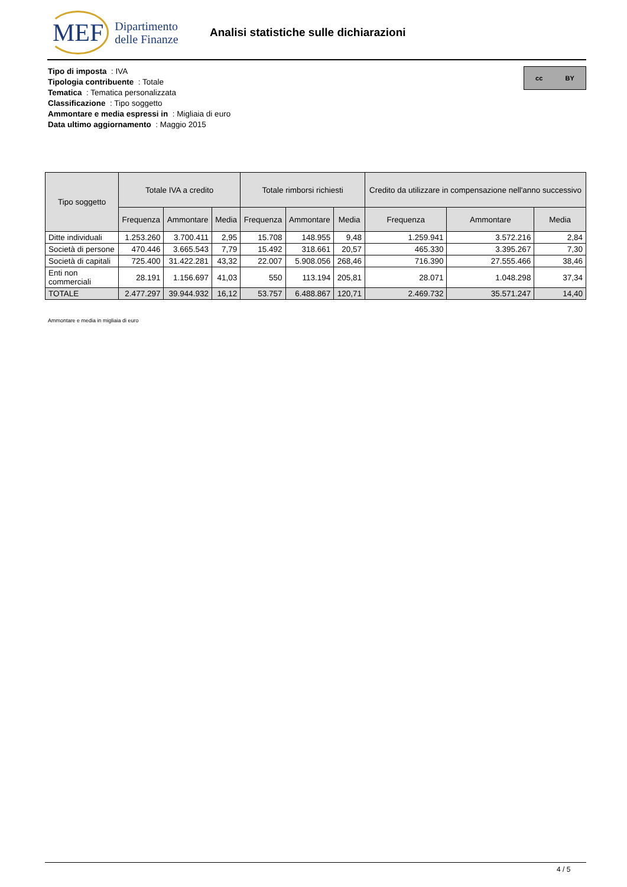MEF Dipartimento
delle Finanze
Analisi statistiche sulle dichiarazioni
Tipo di imposta : IVA
Tipologia contribuente : Totale
Tematica : Tematica personalizzata
Classificazione : Tipo soggetto
Ammontare e media espressi in : Migliaia di euro
Data ultimo aggiornamento : Maggio 2015
cc BY
| Tipo soggetto | Totale IVA a credito | | | Totale rimborsi richiesti | | | Credito da utilizzare in compensazione nell'anno successivo | | |
| --- | --- | --- | --- | --- | --- | --- | --- | --- | --- |
| | Frequenza | Ammontare | Media | Frequenza | Ammontare | Media | Frequenza | Ammontare | Media |
| Ditte individuali | 1.253.260 | 3.700.411 | 2,95 | 15.708 | 148.955 | 9,48 | 1.259.941 | 3.572.216 | 2,84 |
| Società di persone | 470.446 | 3.665.543 | 7,79 | 15.492 | 318.661 | 20,57 | 465.330 | 3.395.267 | 7,30 |
| Società di capitali | 725.400 | 31.422.281 | 43,32 | 22.007 | 5.908.056 | 268,46 | 716.390 | 27.555.466 | 38,46 |
| Enti non commerciali | 28.191 | 1.156.697 | 41,03 | 550 | 113.194 | 205,81 | 28.071 | 1.048.298 | 37,34 |
| TOTALE | 2.477.297 | 39.944.932 | 16,12 | 53.757 | 6.488.867 | 120,71 | 2.469.732 | 35.571.247 | 14,40 |
Ammontare e media in migliaia di euro
4 / 5